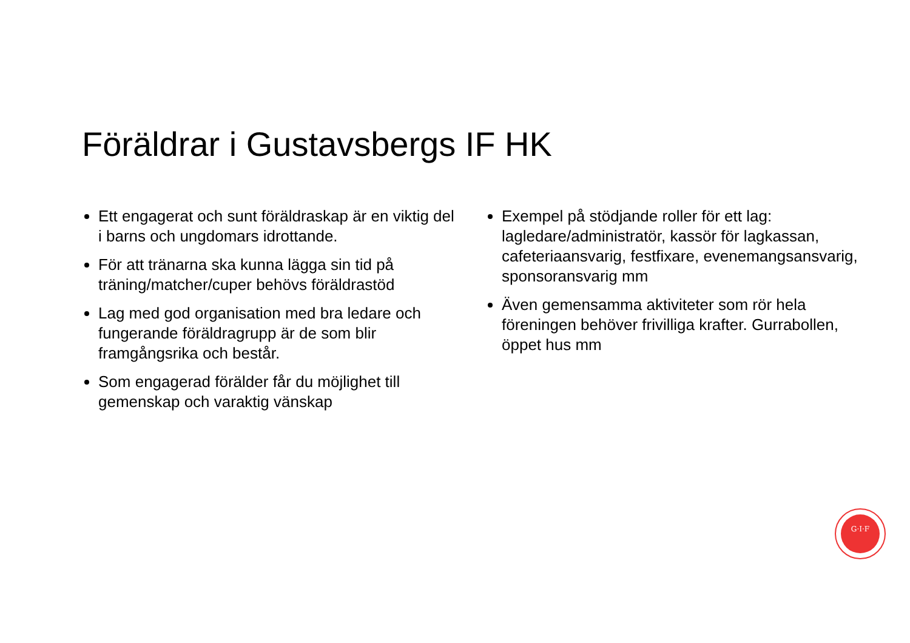Föräldrar i Gustavsbergs IF HK
Ett engagerat och sunt föräldraskap är en viktig del i barns och ungdomars idrottande.
För att tränarna ska kunna lägga sin tid på träning/matcher/cuper behövs föräldrastöd
Lag med god organisation med bra ledare och fungerande föräldragrupp är de som blir framgångsrika och består.
Som engagerad förälder får du möjlighet till gemenskap och varaktig vänskap
Exempel på stödjande roller för ett lag: lagledare/administratör, kassör för lagkassan, cafeteriaansvarig, festfixare, evenemangsansvarig, sponsoransvarig mm
Även gemensamma aktiviteter som rör hela föreningen behöver frivilliga krafter. Gurrabollen, öppet hus mm
G·I·F